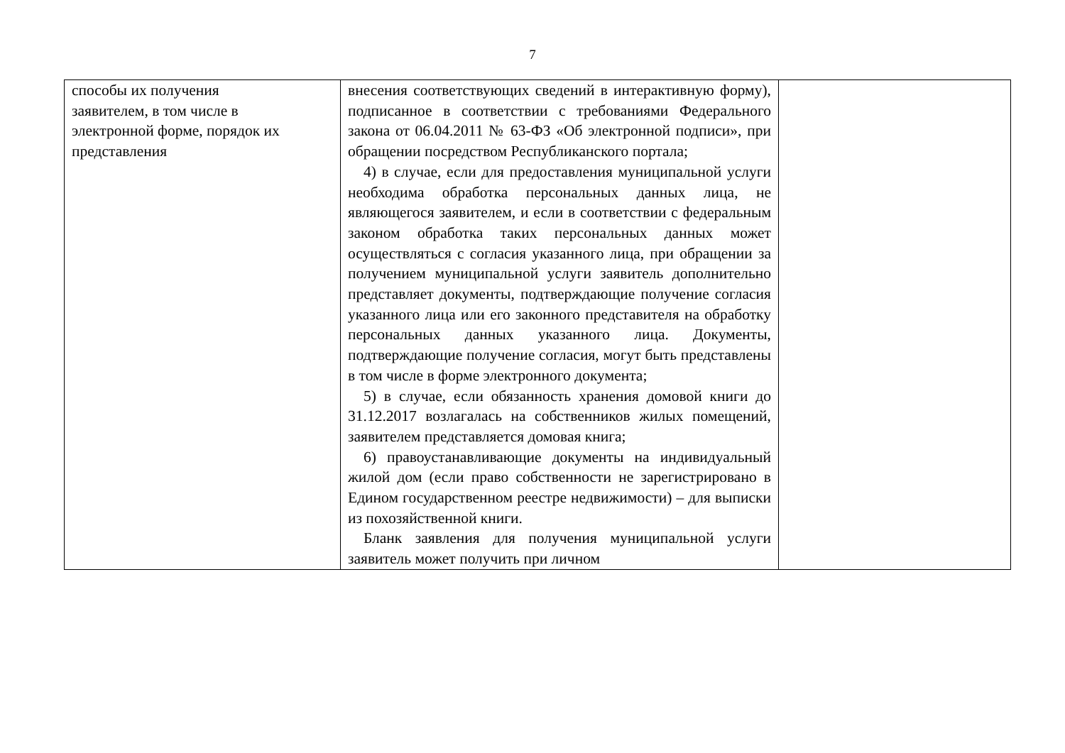7
| способы их получения заявителем, в том числе в электронной форме, порядок их представления | внесения соответствующих сведений в интерактивную форму), подписанное в соответствии с требованиями Федерального закона от 06.04.2011 № 63-ФЗ «Об электронной подписи», при обращении посредством Республиканского портала; 4) в случае, если для предоставления муниципальной услуги необходима обработка персональных данных лица, не являющегося заявителем, и если в соответствии с федеральным законом обработка таких персональных данных может осуществляться с согласия указанного лица, при обращении за получением муниципальной услуги заявитель дополнительно представляет документы, подтверждающие получение согласия указанного лица или его законного представителя на обработку персональных данных указанного лица. Документы, подтверждающие получение согласия, могут быть представлены в том числе в форме электронного документа; 5) в случае, если обязанность хранения домовой книги до 31.12.2017 возлагалась на собственников жилых помещений, заявителем представляется домовая книга; 6) правоустанавливающие документы на индивидуальный жилой дом (если право собственности не зарегистрировано в Едином государственном реестре недвижимости) – для выписки из похозяйственной книги. Бланк заявления для получения муниципальной услуги заявитель может получить при личном | |